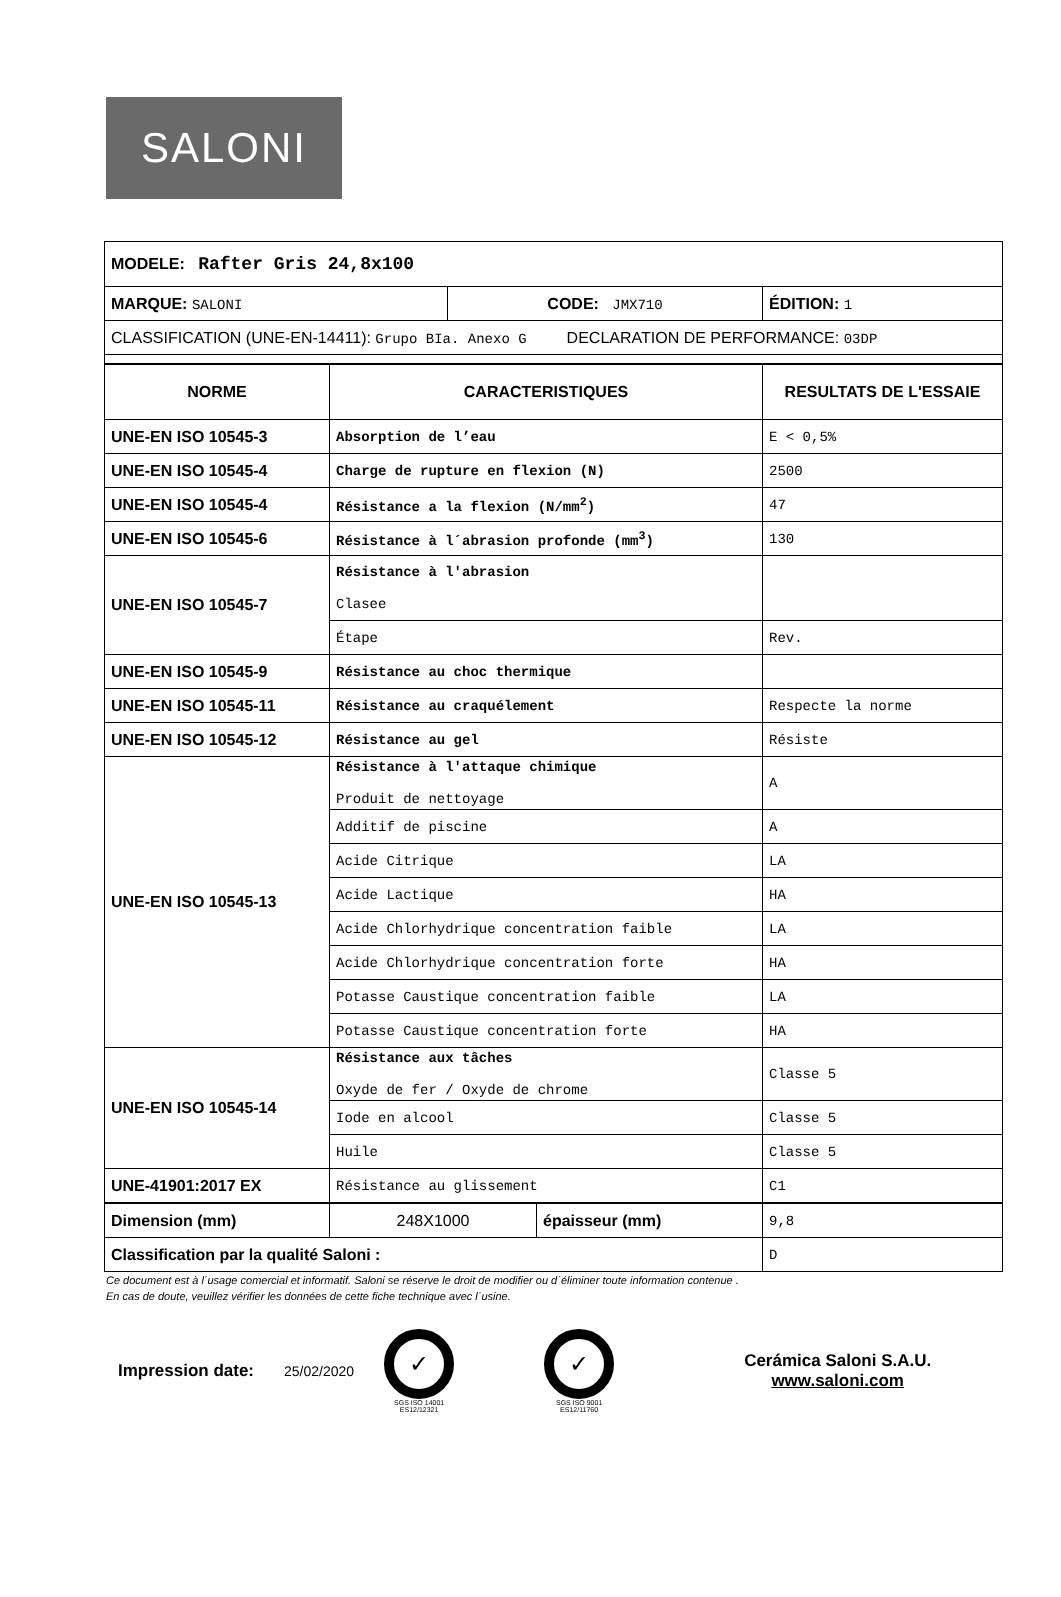SALONI
| MODELE: Rafter Gris 24,8x100 | | |
| MARQUE: SALONI | CODE: JMX710 | ÉDITION: 1 |
| CLASSIFICATION (UNE-EN-14411): Grupo BIa. Anexo G DECLARATION DE PERFORMANCE: 03DP | | |
| NORME | CARACTERISTIQUES | RESULTATS DE L'ESSAIE |
| --- | --- | --- |
| UNE-EN ISO 10545-3 | Absorption de l’eau | E < 0,5% |
| UNE-EN ISO 10545-4 | Charge de rupture en flexion (N) | 2500 |
| UNE-EN ISO 10545-4 | Résistance a la flexion (N/mm<sup>2</sup>) | 47 |
| UNE-EN ISO 10545-6 | Résistance à l´abrasion profonde (mm<sup>3</sup>) | 130 |
| UNE-EN ISO 10545-7 | Résistance à l'abrasion Clasee | |
| | Étape | Rev. |
| UNE-EN ISO 10545-9 | Résistance au choc thermique | |
| UNE-EN ISO 10545-11 | Résistance au craquélement | Respecte la norme |
| UNE-EN ISO 10545-12 | Résistance au gel | Résiste |
| UNE-EN ISO 10545-13 | Résistance à l'attaque chimique Produit de nettoyage | A |
| | Additif de piscine | A |
| | Acide Citrique | LA |
| | Acide Lactique | HA |
| | Acide Chlorhydrique concentration faible | LA |
| | Acide Chlorhydrique concentration forte | HA |
| | Potasse Caustique concentration faible | LA |
| | Potasse Caustique concentration forte | HA |
| UNE-EN ISO 10545-14 | Résistance aux tâches Oxyde de fer / Oxyde de chrome | Classe 5 |
| | Iode en alcool | Classe 5 |
| | Huile | Classe 5 |
| UNE-41901:2017 EX | Résistance au glissement | C1 |
| Dimension (mm) | 248X1000 | épaisseur (mm) | 9,8 |
| Classification par la qualité Saloni : | | | D |
Ce document est à l´usage comercial et informatif. Saloni se réserve le droit de modifier ou d´éliminer toute information contenue .
En cas de doute, veuillez vérifier les données de cette fiche technique avec l´usine.
Impression date:
25/02/2020
✓
SGS ISO 14001
ES12/12321
✓
SGS ISO 9001
ES12/11760
Cerámica Saloni S.A.U.
www.saloni.com